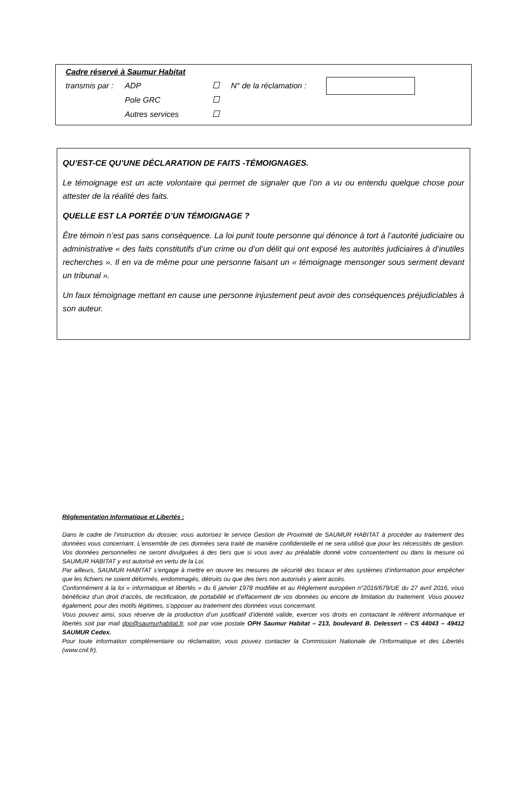Cadre réservé à Saumur Habitat
transmis par : ADP N° de la réclamation :
Pole GRC
Autres services
QU’EST-CE QU’UNE DÉCLARATION DE FAITS -TÉMOIGNAGES.
Le témoignage est un acte volontaire qui permet de signaler que l’on a vu ou entendu quelque chose pour attester de la réalité des faits.
QUELLE EST LA PORTÉE D’UN TÉMOIGNAGE ?
Être témoin n’est pas sans conséquence. La loi punit toute personne qui dénonce à tort à l’autorité judiciaire ou administrative « des faits constitutifs d’un crime ou d’un délit qui ont exposé les autorités judiciaires à d’inutiles recherches ». Il en va de même pour une personne faisant un « témoignage mensonger sous serment devant un tribunal ».
Un faux témoignage mettant en cause une personne injustement peut avoir des conséquences préjudiciables à son auteur.
Réglementation Informatique et Libertés :
Dans le cadre de l’instruction du dossier, vous autorisez le service Gestion de Proximité de SAUMUR HABITAT à procéder au traitement des données vous concernant. L’ensemble de ces données sera traité de manière confidentielle et ne sera utilisé que pour les nécessités de gestion. Vos données personnelles ne seront divulguées à des tiers que si vous avez au préalable donné votre consentement ou dans la mesure où SAUMUR HABITAT y est autorisé en vertu de la Loi.
Par ailleurs, SAUMUR HABITAT s’engage à mettre en œuvre les mesures de sécurité des locaux et des systèmes d’information pour empêcher que les fichiers ne soient déformés, endommagés, détruits ou que des tiers non autorisés y aient accès.
Conformément à la loi « informatique et libertés » du 6 janvier 1978 modifiée et au Règlement européen n°2016/679/UE du 27 avril 2016, vous bénéficiez d’un droit d’accès, de rectification, de portabilité et d’effacement de vos données ou encore de limitation du traitement. Vous pouvez également, pour des motifs légitimes, s’opposer au traitement des données vous concernant.
Vous pouvez ainsi, sous réserve de la production d’un justificatif d’identité valide, exercer vos droits en contactant le référent informatique et libertés soit par mail dpo@saumurhabitat.fr, soit par voie postale OPH Saumur Habitat – 213, boulevard B. Delessert – CS 44043 – 49412 SAUMUR Cedex.
Pour toute information complémentaire ou réclamation, vous pouvez contacter la Commission Nationale de l’Informatique et des Libertés (www.cnil.fr).